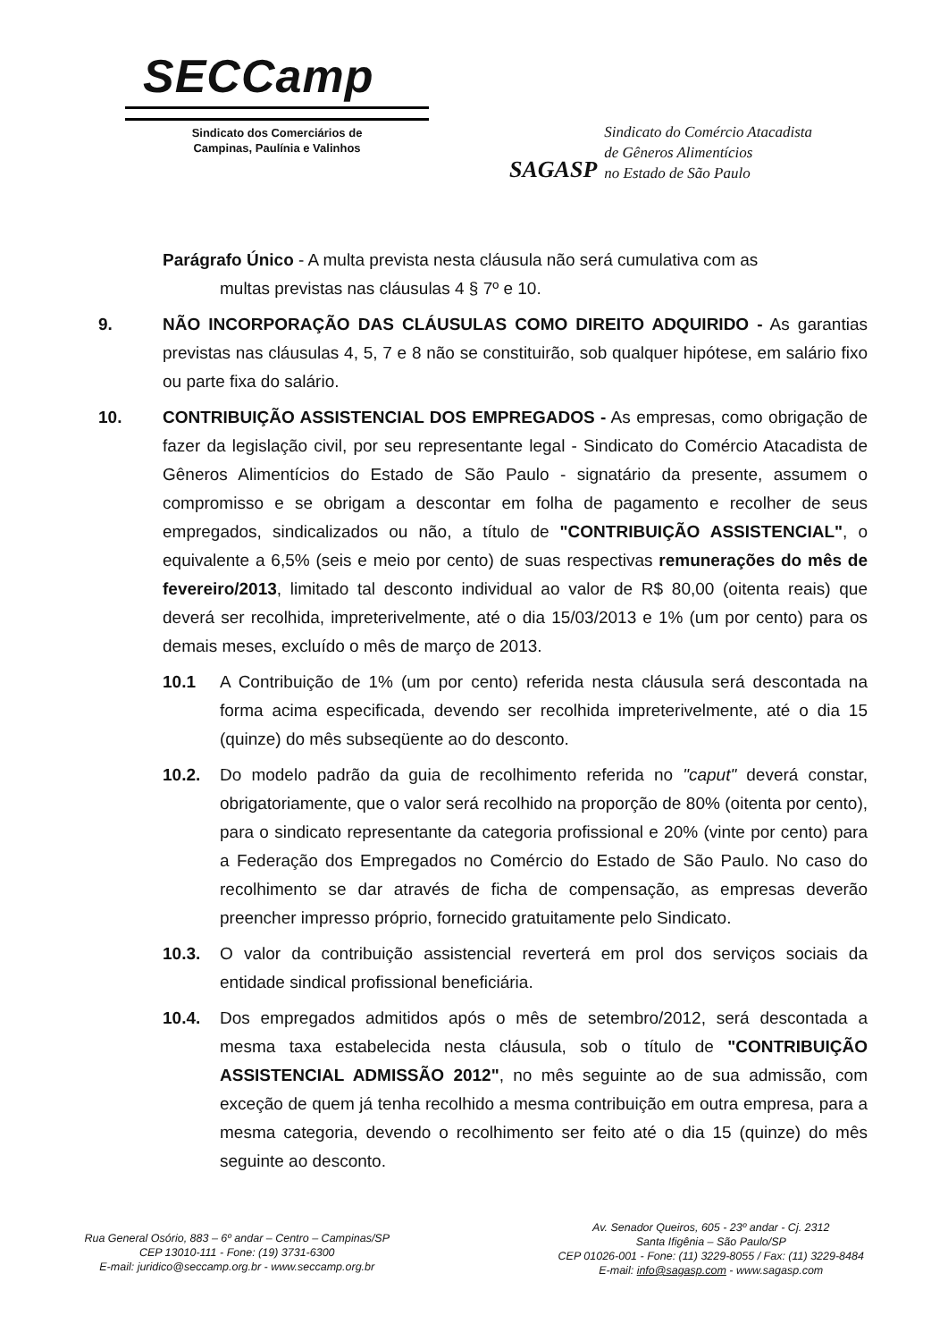SECCamp
Sindicato dos Comerciários de
Campinas, Paulínia e Valinhos
SAGASP
Sindicato do Comércio Atacadista
de Gêneros Alimentícios
no Estado de São Paulo
Parágrafo Único - A multa prevista nesta cláusula não será cumulativa com as
multas previstas nas cláusulas 4 § 7º e 10.
9. NÃO INCORPORAÇÃO DAS CLÁUSULAS COMO DIREITO ADQUIRIDO - As garantias previstas nas cláusulas 4, 5, 7 e 8 não se constituirão, sob qualquer hipótese, em salário fixo ou parte fixa do salário.
10. CONTRIBUIÇÃO ASSISTENCIAL DOS EMPREGADOS - As empresas, como obrigação de fazer da legislação civil, por seu representante legal - Sindicato do Comércio Atacadista de Gêneros Alimentícios do Estado de São Paulo - signatário da presente, assumem o compromisso e se obrigam a descontar em folha de pagamento e recolher de seus empregados, sindicalizados ou não, a título de "CONTRIBUIÇÃO ASSISTENCIAL", o equivalente a 6,5% (seis e meio por cento) de suas respectivas remunerações do mês de fevereiro/2013, limitado tal desconto individual ao valor de R$ 80,00 (oitenta reais) que deverá ser recolhida, impreterivelmente, até o dia 15/03/2013 e 1% (um por cento) para os demais meses, excluído o mês de março de 2013.
10.1 A Contribuição de 1% (um por cento) referida nesta cláusula será descontada na forma acima especificada, devendo ser recolhida impreterivelmente, até o dia 15 (quinze) do mês subseqüente ao do desconto.
10.2. Do modelo padrão da guia de recolhimento referida no "caput" deverá constar, obrigatoriamente, que o valor será recolhido na proporção de 80% (oitenta por cento), para o sindicato representante da categoria profissional e 20% (vinte por cento) para a Federação dos Empregados no Comércio do Estado de São Paulo. No caso do recolhimento se dar através de ficha de compensação, as empresas deverão preencher impresso próprio, fornecido gratuitamente pelo Sindicato.
10.3. O valor da contribuição assistencial reverterá em prol dos serviços sociais da entidade sindical profissional beneficiária.
10.4. Dos empregados admitidos após o mês de setembro/2012, será descontada a mesma taxa estabelecida nesta cláusula, sob o título de "CONTRIBUIÇÃO ASSISTENCIAL ADMISSÃO 2012", no mês seguinte ao de sua admissão, com exceção de quem já tenha recolhido a mesma contribuição em outra empresa, para a mesma categoria, devendo o recolhimento ser feito até o dia 15 (quinze) do mês seguinte ao desconto.
Rua General Osório, 883 – 6º andar – Centro – Campinas/SP
CEP 13010-111 - Fone: (19) 3731-6300
E-mail: juridico@seccamp.org.br - www.seccamp.org.br
Av. Senador Queiros, 605 - 23º andar - Cj. 2312
Santa Ifigênia – São Paulo/SP
CEP 01026-001 - Fone: (11) 3229-8055 / Fax: (11) 3229-8484
E-mail: info@sagasp.com - www.sagasp.com